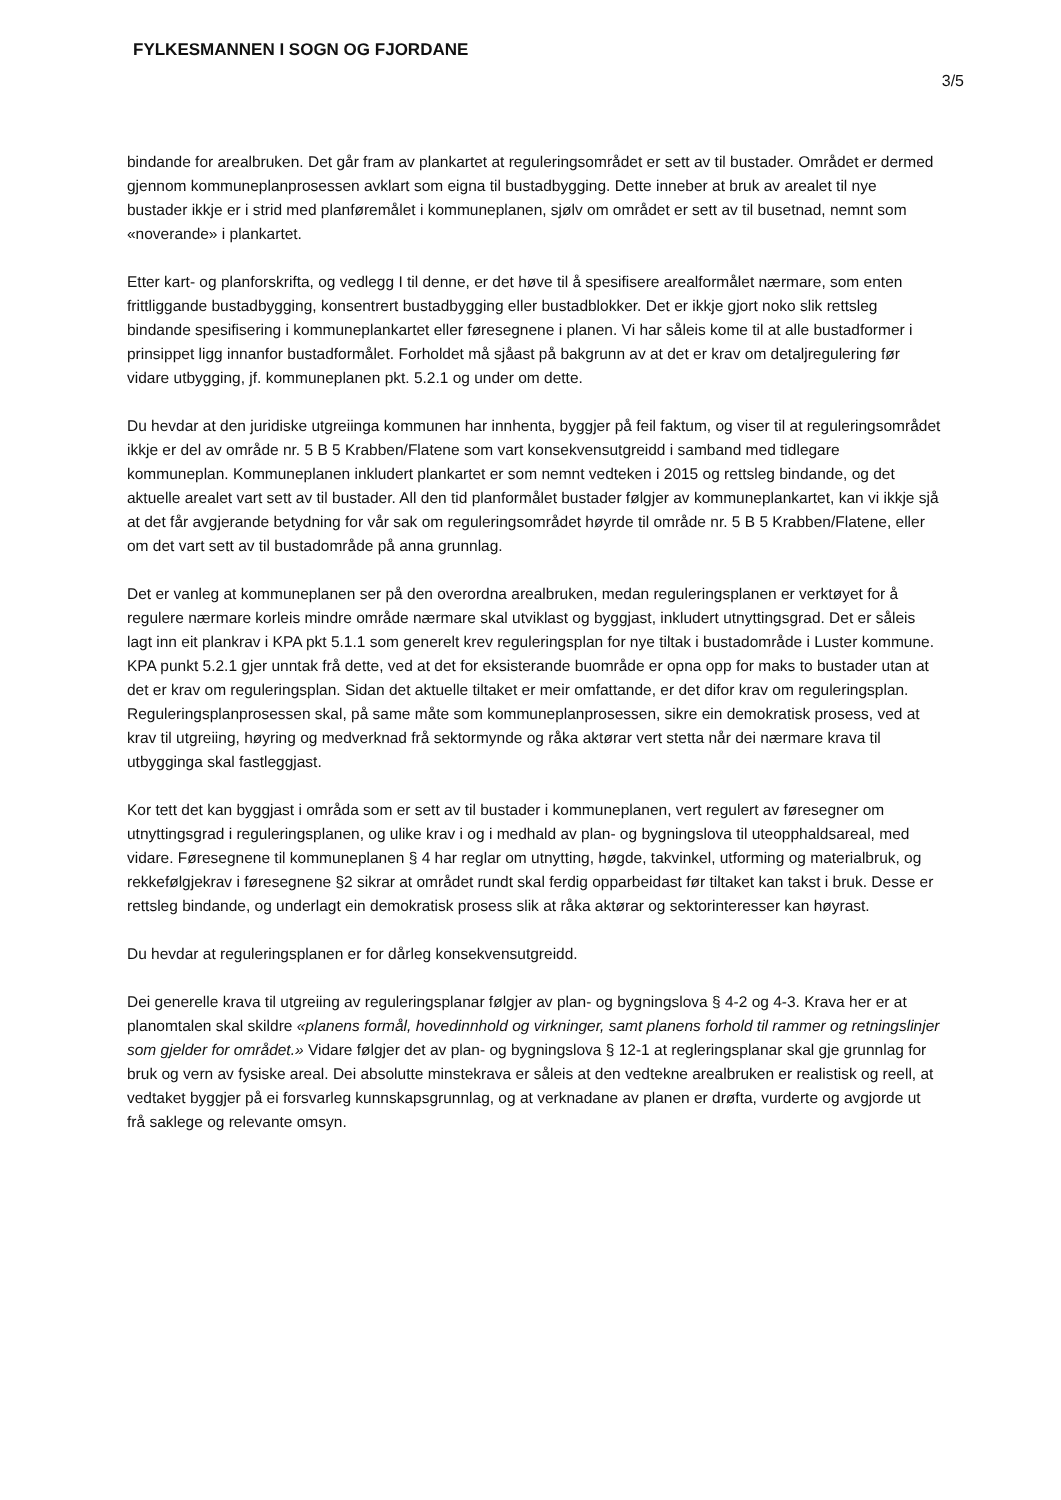FYLKESMANNEN I SOGN OG FJORDANE
3/5
bindande for arealbruken. Det går fram av plankartet at reguleringsområdet er sett av til bustader. Området er dermed gjennom kommuneplanprosessen avklart som eigna til bustadbygging. Dette inneber at bruk av arealet til nye bustader ikkje er i strid med planføremålet i kommuneplanen, sjølv om området er sett av til busetnad, nemnt som «noverande» i plankartet.
Etter kart- og planforskrifta, og vedlegg I til denne, er det høve til å spesifisere arealformålet nærmare, som enten frittliggande bustadbygging, konsentrert bustadbygging eller bustadblokker. Det er ikkje gjort noko slik rettsleg bindande spesifisering i kommuneplankartet eller føresegnene i planen. Vi har såleis kome til at alle bustadformer i prinsippet ligg innanfor bustadformålet. Forholdet må sjåast på bakgrunn av at det er krav om detaljregulering før vidare utbygging, jf. kommuneplanen pkt. 5.2.1 og under om dette.
Du hevdar at den juridiske utgreiinga kommunen har innhenta, byggjer på feil faktum, og viser til at reguleringsområdet ikkje er del av område nr. 5 B 5 Krabben/Flatene som vart konsekvensutgreidd i samband med tidlegare kommuneplan. Kommuneplanen inkludert plankartet er som nemnt vedteken i 2015 og rettsleg bindande, og det aktuelle arealet vart sett av til bustader. All den tid planformålet bustader følgjer av kommuneplankartet, kan vi ikkje sjå at det får avgjerande betydning for vår sak om reguleringsområdet høyrde til område nr. 5 B 5 Krabben/Flatene, eller om det vart sett av til bustadområde på anna grunnlag.
Det er vanleg at kommuneplanen ser på den overordna arealbruken, medan reguleringsplanen er verktøyet for å regulere nærmare korleis mindre område nærmare skal utviklast og byggjast, inkludert utnyttingsgrad. Det er såleis lagt inn eit plankrav i KPA pkt 5.1.1 som generelt krev reguleringsplan for nye tiltak i bustadområde i Luster kommune. KPA punkt 5.2.1 gjer unntak frå dette, ved at det for eksisterande buområde er opna opp for maks to bustader utan at det er krav om reguleringsplan. Sidan det aktuelle tiltaket er meir omfattande, er det difor krav om reguleringsplan. Reguleringsplanprosessen skal, på same måte som kommuneplanprosessen, sikre ein demokratisk prosess, ved at krav til utgreiing, høyring og medverknad frå sektormynde og råka aktørar vert stetta når dei nærmare krava til utbygginga skal fastleggjast.
Kor tett det kan byggjast i områda som er sett av til bustader i kommuneplanen, vert regulert av føresegner om utnyttingsgrad i reguleringsplanen, og ulike krav i og i medhald av plan- og bygningslova til uteopphaldsareal, med vidare. Føresegnene til kommuneplanen § 4 har reglar om utnytting, høgde, takvinkel, utforming og materialbruk, og rekkefølgjekrav i føresegnene §2 sikrar at området rundt skal ferdig opparbeidast før tiltaket kan takst i bruk. Desse er rettsleg bindande, og underlagt ein demokratisk prosess slik at råka aktørar og sektorinteresser kan høyrast.
Du hevdar at reguleringsplanen er for dårleg konsekvensutgreidd.
Dei generelle krava til utgreiing av reguleringsplanar følgjer av plan- og bygningslova § 4-2 og 4-3. Krava her er at planomtalen skal skildre «planens formål, hovedinnhold og virkninger, samt planens forhold til rammer og retningslinjer som gjelder for området.» Vidare følgjer det av plan- og bygningslova § 12-1 at regleringsplanar skal gje grunnlag for bruk og vern av fysiske areal. Dei absolutte minstekrava er såleis at den vedtekne arealbruken er realistisk og reell, at vedtaket byggjer på ei forsvarleg kunnskapsgrunnlag, og at verknadane av planen er drøfta, vurderte og avgjorde ut frå saklege og relevante omsyn.